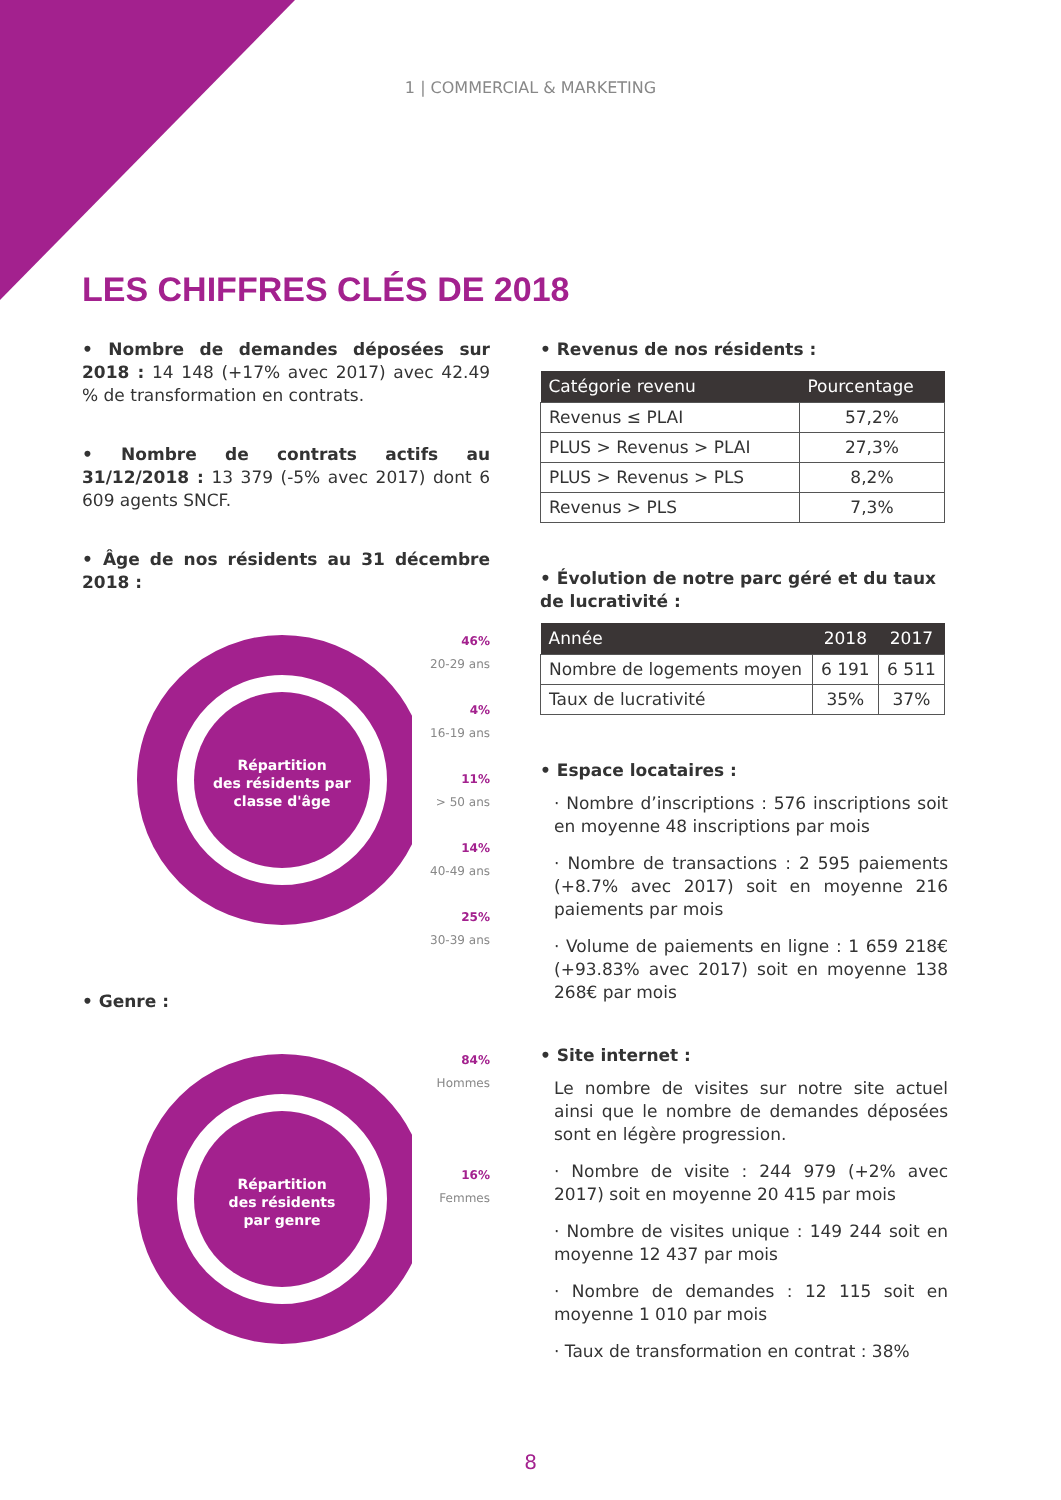1 | COMMERCIAL & MARKETING
LES CHIFFRES CLÉS DE 2018
• Nombre de demandes déposées sur 2018 : 14 148 (+17% avec 2017) avec 42.49 % de transformation en contrats.
• Nombre de contrats actifs au 31/12/2018 : 13 379 (-5% avec 2017) dont 6 609 agents SNCF.
• Âge de nos résidents au 31 décembre 2018 :
Répartition
des résidents par
classe d'âge
46%
20-29 ans
4%
16-19 ans
11%
> 50 ans
14%
40-49 ans
25%
30-39 ans
• Genre :
Répartition
des résidents
par genre
84%
Hommes
16%
Femmes
• Revenus de nos résidents :
| Catégorie revenu | Pourcentage |
| --- | --- |
| Revenus ≤ PLAI | 57,2% |
| PLUS > Revenus > PLAI | 27,3% |
| PLUS > Revenus > PLS | 8,2% |
| Revenus > PLS | 7,3% |
• Évolution de notre parc géré et du taux de lucrativité :
| Année | 2018 | 2017 |
| --- | --- | --- |
| Nombre de logements moyen | 6 191 | 6 511 |
| Taux de lucrativité | 35% | 37% |
• Espace locataires :
· Nombre d’inscriptions : 576 inscriptions soit en moyenne 48 inscriptions par mois
· Nombre de transactions : 2 595 paiements (+8.7% avec 2017) soit en moyenne 216 paiements par mois
· Volume de paiements en ligne : 1 659 218€ (+93.83% avec 2017) soit en moyenne 138 268€ par mois
• Site internet :
Le nombre de visites sur notre site actuel ainsi que le nombre de demandes déposées sont en légère progression.
· Nombre de visite : 244 979 (+2% avec 2017) soit en moyenne 20 415 par mois
· Nombre de visites unique : 149 244 soit en moyenne 12 437 par mois
· Nombre de demandes : 12 115 soit en moyenne 1 010 par mois
· Taux de transformation en contrat : 38%
8